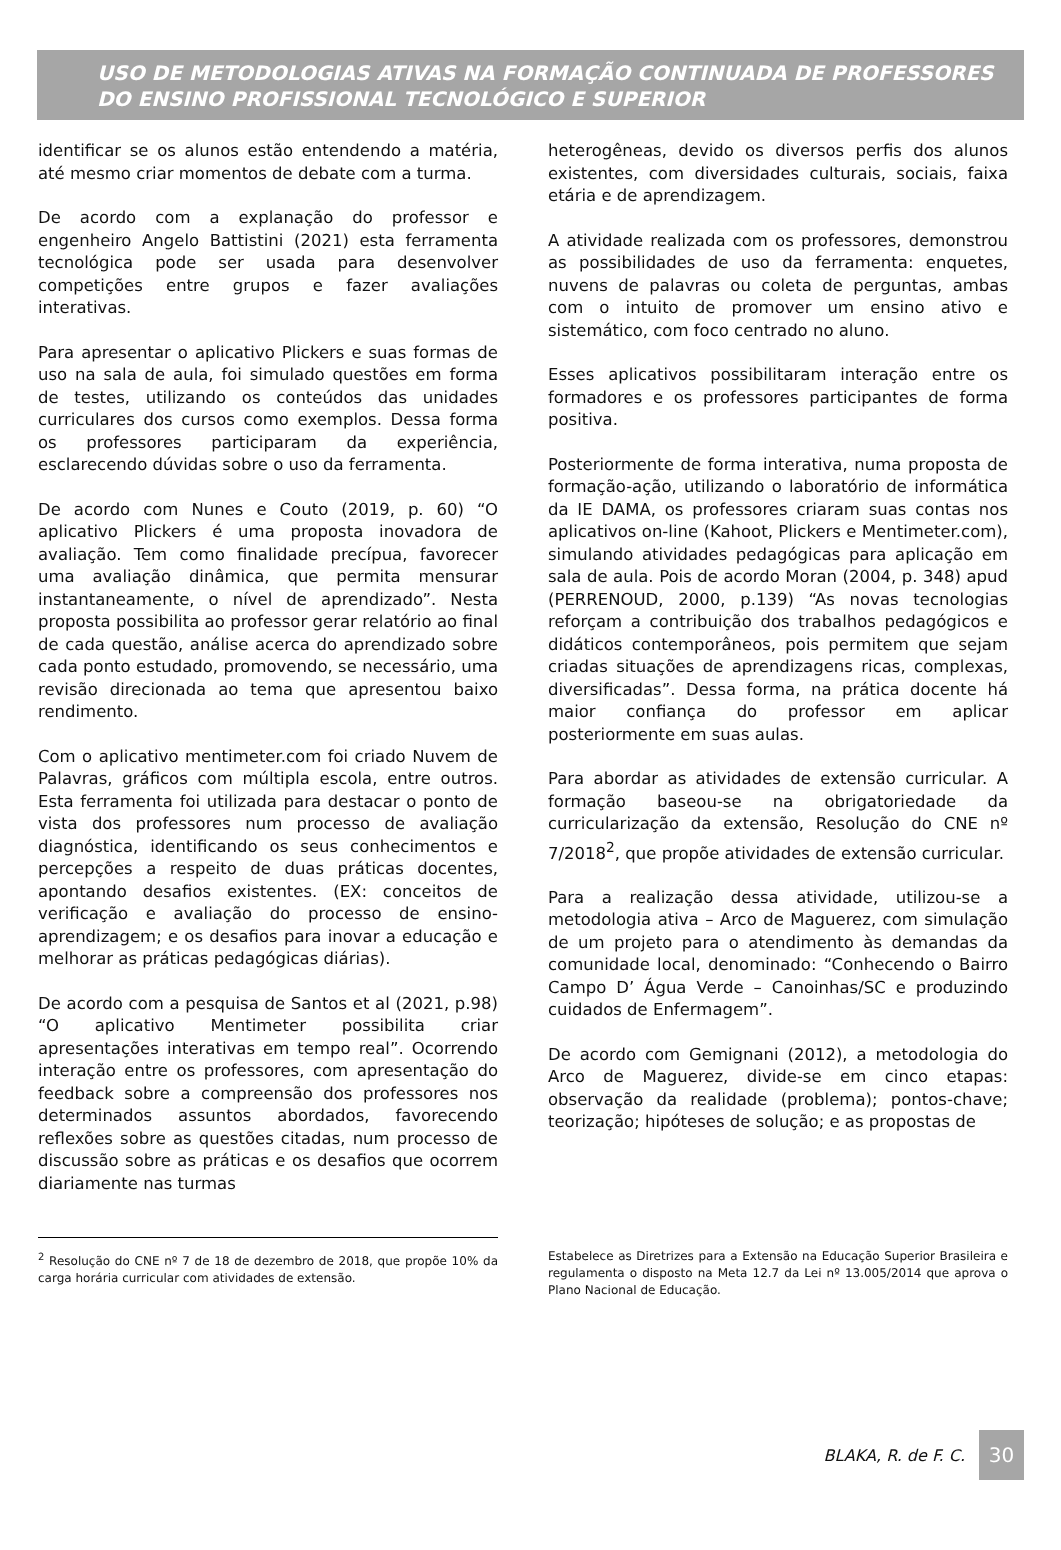USO DE METODOLOGIAS ATIVAS NA FORMAÇÃO CONTINUADA DE PROFESSORES DO ENSINO PROFISSIONAL TECNOLÓGICO E SUPERIOR
identificar se os alunos estão entendendo a matéria, até mesmo criar momentos de debate com a turma.
De acordo com a explanação do professor e engenheiro Angelo Battistini (2021) esta ferramenta tecnológica pode ser usada para desenvolver competições entre grupos e fazer avaliações interativas.
Para apresentar o aplicativo Plickers e suas formas de uso na sala de aula, foi simulado questões em forma de testes, utilizando os conteúdos das unidades curriculares dos cursos como exemplos. Dessa forma os professores participaram da experiência, esclarecendo dúvidas sobre o uso da ferramenta.
De acordo com Nunes e Couto (2019, p. 60) “O aplicativo Plickers é uma proposta inovadora de avaliação. Tem como finalidade precípua, favorecer uma avaliação dinâmica, que permita mensurar instantaneamente, o nível de aprendizado”. Nesta proposta possibilita ao professor gerar relatório ao final de cada questão, análise acerca do aprendizado sobre cada ponto estudado, promovendo, se necessário, uma revisão direcionada ao tema que apresentou baixo rendimento.
Com o aplicativo mentimeter.com foi criado Nuvem de Palavras, gráficos com múltipla escola, entre outros. Esta ferramenta foi utilizada para destacar o ponto de vista dos professores num processo de avaliação diagnóstica, identificando os seus conhecimentos e percepções a respeito de duas práticas docentes, apontando desafios existentes. (EX: conceitos de verificação e avaliação do processo de ensino-aprendizagem; e os desafios para inovar a educação e melhorar as práticas pedagógicas diárias).
De acordo com a pesquisa de Santos et al (2021, p.98) “O aplicativo Mentimeter possibilita criar apresentações interativas em tempo real”. Ocorrendo interação entre os professores, com apresentação do feedback sobre a compreensão dos professores nos determinados assuntos abordados, favorecendo reflexões sobre as questões citadas, num processo de discussão sobre as práticas e os desafios que ocorrem diariamente nas turmas
heterogêneas, devido os diversos perfis dos alunos existentes, com diversidades culturais, sociais, faixa etária e de aprendizagem.
A atividade realizada com os professores, demonstrou as possibilidades de uso da ferramenta: enquetes, nuvens de palavras ou coleta de perguntas, ambas com o intuito de promover um ensino ativo e sistemático, com foco centrado no aluno.
Esses aplicativos possibilitaram interação entre os formadores e os professores participantes de forma positiva.
Posteriormente de forma interativa, numa proposta de formação-ação, utilizando o laboratório de informática da IE DAMA, os professores criaram suas contas nos aplicativos on-line (Kahoot, Plickers e Mentimeter.com), simulando atividades pedagógicas para aplicação em sala de aula. Pois de acordo Moran (2004, p. 348) apud (PERRENOUD, 2000, p.139) “As novas tecnologias reforçam a contribuição dos trabalhos pedagógicos e didáticos contemporâneos, pois permitem que sejam criadas situações de aprendizagens ricas, complexas, diversificadas”. Dessa forma, na prática docente há maior confiança do professor em aplicar posteriormente em suas aulas.
Para abordar as atividades de extensão curricular. A formação baseou-se na obrigatoriedade da curricularização da extensão, Resolução do CNE nº 7/2018<sup>2</sup>, que propõe atividades de extensão curricular.
Para a realização dessa atividade, utilizou-se a metodologia ativa – Arco de Maguerez, com simulação de um projeto para o atendimento às demandas da comunidade local, denominado: “Conhecendo o Bairro Campo D’ Água Verde – Canoinhas/SC e produzindo cuidados de Enfermagem”.
De acordo com Gemignani (2012), a metodologia do Arco de Maguerez, divide-se em cinco etapas: observação da realidade (problema); pontos-chave; teorização; hipóteses de solução; e as propostas de
<sup>2</sup> Resolução do CNE nº 7 de 18 de dezembro de 2018, que propõe 10% da carga horária curricular com atividades de extensão.
Estabelece as Diretrizes para a Extensão na Educação Superior Brasileira e regulamenta o disposto na Meta 12.7 da Lei nº 13.005/2014 que aprova o Plano Nacional de Educação.
BLAKA, R. de F. C.
30